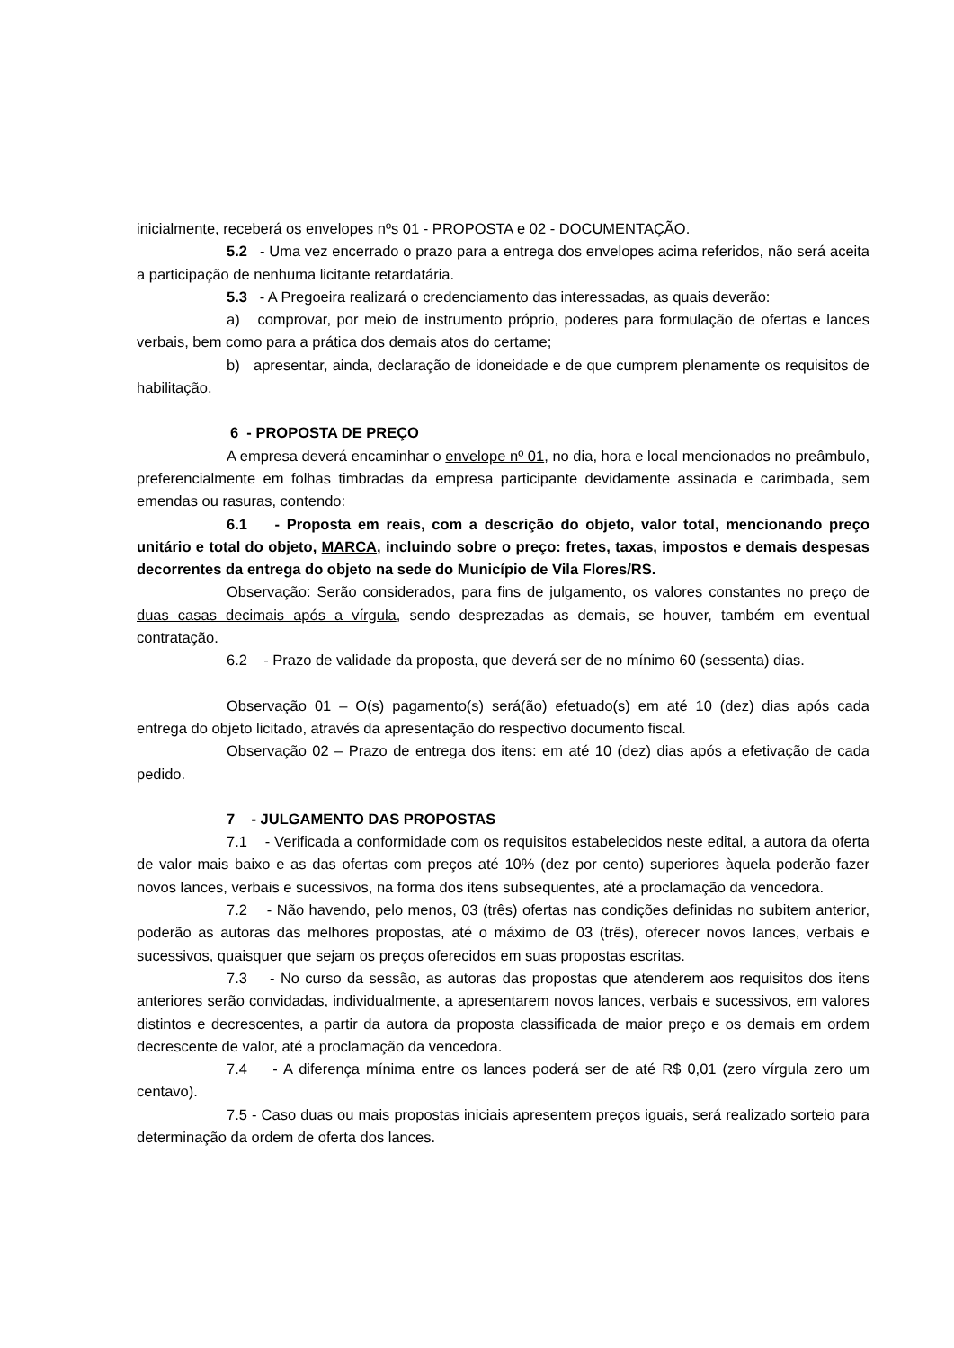inicialmente, receberá os envelopes nºs 01 - PROPOSTA e 02 - DOCUMENTAÇÃO.
5.2 - Uma vez encerrado o prazo para a entrega dos envelopes acima referidos, não será aceita a participação de nenhuma licitante retardatária.
5.3 - A Pregoeira realizará o credenciamento das interessadas, as quais deverão:
a) comprovar, por meio de instrumento próprio, poderes para formulação de ofertas e lances verbais, bem como para a prática dos demais atos do certame;
b) apresentar, ainda, declaração de idoneidade e de que cumprem plenamente os requisitos de habilitação.
6 - PROPOSTA DE PREÇO
A empresa deverá encaminhar o envelope nº 01, no dia, hora e local mencionados no preâmbulo, preferencialmente em folhas timbradas da empresa participante devidamente assinada e carimbada, sem emendas ou rasuras, contendo:
6.1 - Proposta em reais, com a descrição do objeto, valor total, mencionando preço unitário e total do objeto, MARCA, incluindo sobre o preço: fretes, taxas, impostos e demais despesas decorrentes da entrega do objeto na sede do Município de Vila Flores/RS.
Observação: Serão considerados, para fins de julgamento, os valores constantes no preço de duas casas decimais após a vírgula, sendo desprezadas as demais, se houver, também em eventual contratação.
6.2 - Prazo de validade da proposta, que deverá ser de no mínimo 60 (sessenta) dias.
Observação 01 – O(s) pagamento(s) será(ão) efetuado(s) em até 10 (dez) dias após cada entrega do objeto licitado, através da apresentação do respectivo documento fiscal.
Observação 02 – Prazo de entrega dos itens: em até 10 (dez) dias após a efetivação de cada pedido.
7 - JULGAMENTO DAS PROPOSTAS
7.1 - Verificada a conformidade com os requisitos estabelecidos neste edital, a autora da oferta de valor mais baixo e as das ofertas com preços até 10% (dez por cento) superiores àquela poderão fazer novos lances, verbais e sucessivos, na forma dos itens subsequentes, até a proclamação da vencedora.
7.2 - Não havendo, pelo menos, 03 (três) ofertas nas condições definidas no subitem anterior, poderão as autoras das melhores propostas, até o máximo de 03 (três), oferecer novos lances, verbais e sucessivos, quaisquer que sejam os preços oferecidos em suas propostas escritas.
7.3 - No curso da sessão, as autoras das propostas que atenderem aos requisitos dos itens anteriores serão convidadas, individualmente, a apresentarem novos lances, verbais e sucessivos, em valores distintos e decrescentes, a partir da autora da proposta classificada de maior preço e os demais em ordem decrescente de valor, até a proclamação da vencedora.
7.4 - A diferença mínima entre os lances poderá ser de até R$ 0,01 (zero vírgula zero um centavo).
7.5 - Caso duas ou mais propostas iniciais apresentem preços iguais, será realizado sorteio para determinação da ordem de oferta dos lances.